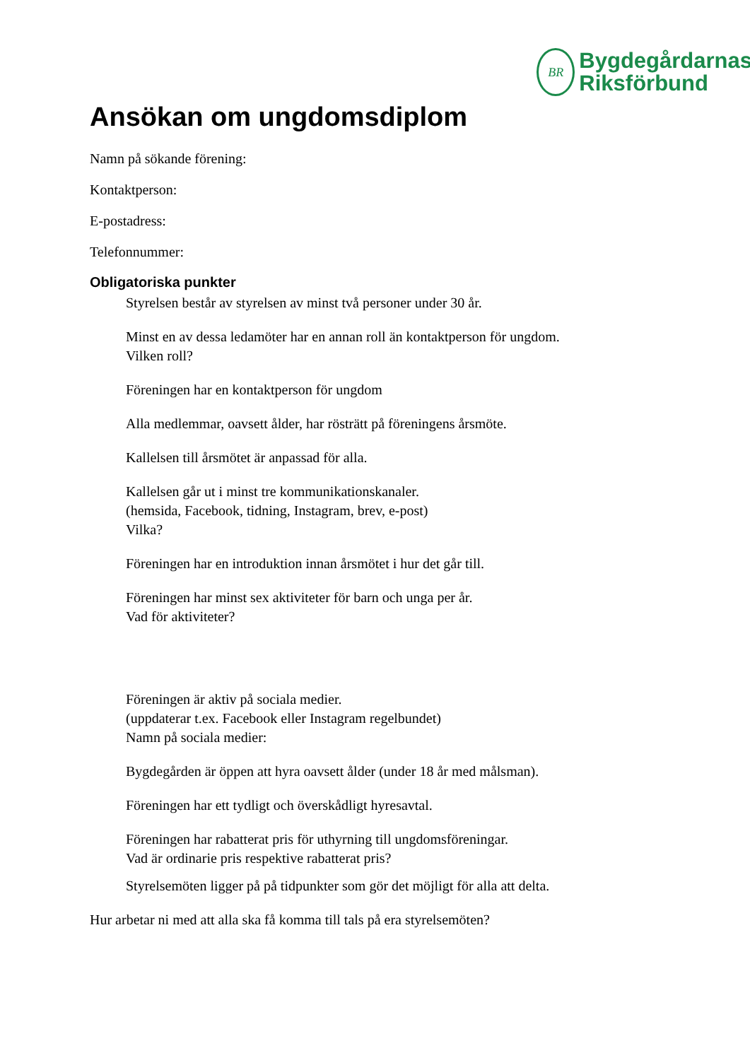BR
Bygdegårdarnas
Riksförbund
Ansökan om ungdomsdiplom
Namn på sökande förening:
Kontaktperson:
E-postadress:
Telefonnummer:
Obligatoriska punkter
Styrelsen består av styrelsen av minst två personer under 30 år.
Minst en av dessa ledamöter har en annan roll än kontaktperson för ungdom.
Vilken roll?
Föreningen har en kontaktperson för ungdom
Alla medlemmar, oavsett ålder, har rösträtt på föreningens årsmöte.
Kallelsen till årsmötet är anpassad för alla.
Kallelsen går ut i minst tre kommunikationskanaler.
(hemsida, Facebook, tidning, Instagram, brev, e-post)
Vilka?
Föreningen har en introduktion innan årsmötet i hur det går till.
Föreningen har minst sex aktiviteter för barn och unga per år.
Vad för aktiviteter?
Föreningen är aktiv på sociala medier.
(uppdaterar t.ex. Facebook eller Instagram regelbundet)
Namn på sociala medier:
Bygdegården är öppen att hyra oavsett ålder (under 18 år med målsman).
Föreningen har ett tydligt och överskådligt hyresavtal.
Föreningen har rabatterat pris för uthyrning till ungdomsföreningar.
Vad är ordinarie pris respektive rabatterat pris?
Styrelsemöten ligger på på tidpunkter som gör det möjligt för alla att delta.
Hur arbetar ni med att alla ska få komma till tals på era styrelsemöten?